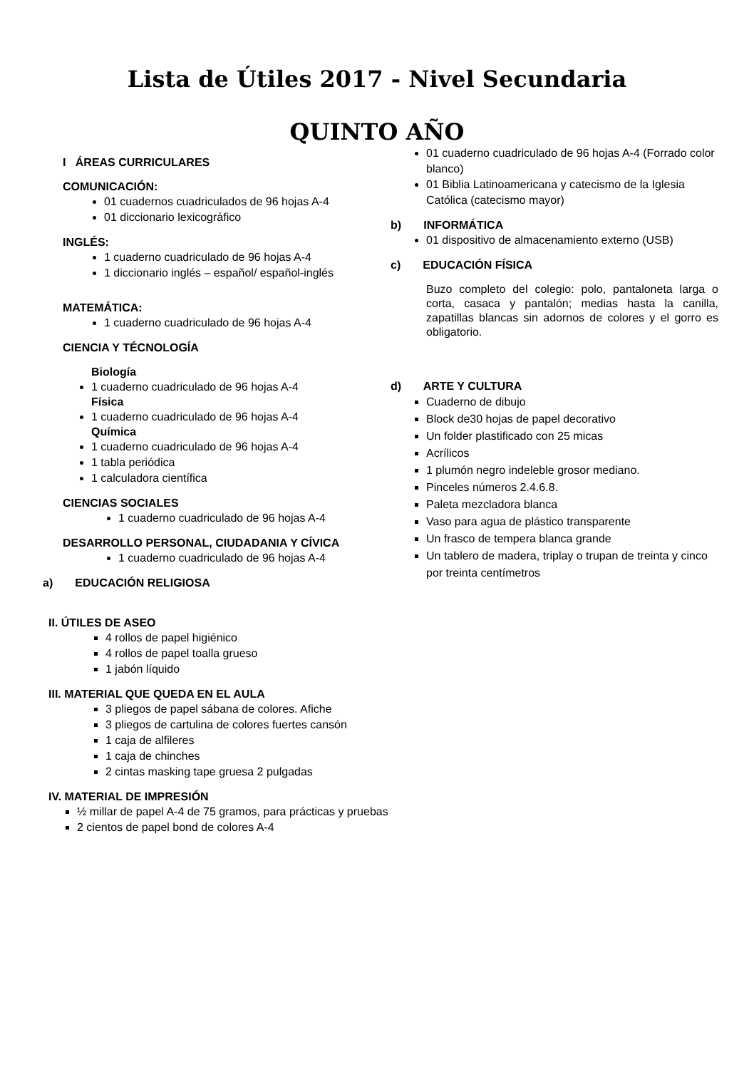Lista de Útiles 2017 - Nivel Secundaria
QUINTO AÑO
I ÁREAS CURRICULARES
COMUNICACIÓN:
01 cuadernos cuadriculados de 96 hojas A-4
01 diccionario lexicográfico
INGLÉS:
1 cuaderno cuadriculado de 96 hojas A-4
1 diccionario inglés – español/ español-inglés
MATEMÁTICA:
1 cuaderno cuadriculado de 96 hojas A-4
CIENCIA Y TÉCNOLOGÍA
Biología
1 cuaderno cuadriculado de 96 hojas A-4
Física
1 cuaderno cuadriculado de 96 hojas A-4
Química
1 cuaderno cuadriculado de 96 hojas A-4
1 tabla periódica
1 calculadora científica
CIENCIAS SOCIALES
1 cuaderno cuadriculado de 96 hojas A-4
DESARROLLO PERSONAL, CIUDADANIA Y CÍVICA
1 cuaderno cuadriculado de 96 hojas A-4
a) EDUCACIÓN RELIGIOSA
01 cuaderno cuadriculado de 96 hojas A-4 (Forrado color blanco)
01 Biblia Latinoamericana y catecismo de la Iglesia Católica (catecismo mayor)
b) INFORMÁTICA
01 dispositivo de almacenamiento externo (USB)
c) EDUCACIÓN FÍSICA
Buzo completo del colegio: polo, pantaloneta larga o corta, casaca y pantalón; medias hasta la canilla, zapatillas blancas sin adornos de colores y el gorro es obligatorio.
d) ARTE Y CULTURA
Cuaderno de dibujo
Block de30 hojas de papel decorativo
Un folder plastificado con 25 micas
Acrílicos
1 plumón negro indeleble grosor mediano.
Pinceles números 2.4.6.8.
Paleta mezcladora blanca
Vaso para agua de plástico transparente
Un frasco de tempera blanca grande
Un tablero de madera, triplay o trupan de treinta y cinco por treinta centímetros
II. ÚTILES DE ASEO
4 rollos de papel higiénico
4 rollos de papel toalla grueso
1 jabón líquido
III. MATERIAL QUE QUEDA EN EL AULA
3 pliegos de papel sábana de colores. Afiche
3 pliegos de cartulina de colores fuertes cansón
1 caja de alfileres
1 caja de chinches
2 cintas masking tape gruesa 2 pulgadas
IV. MATERIAL DE IMPRESIÓN
½ millar de papel A-4 de 75 gramos, para prácticas y pruebas
2 cientos de papel bond de colores A-4